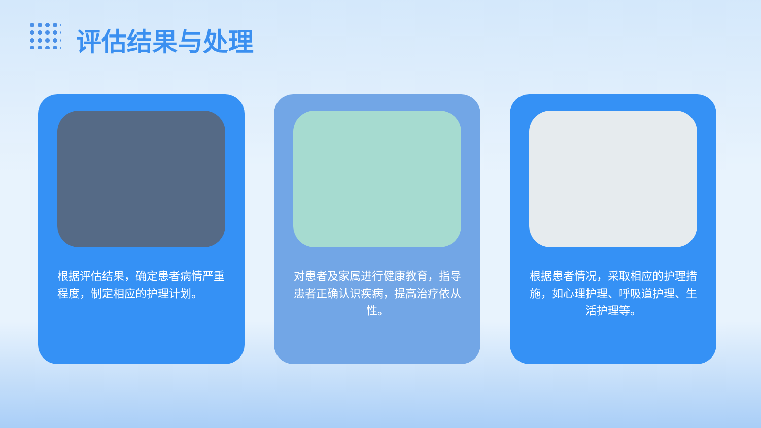评估结果与处理
根据评估结果，确定患者病情严重程度，制定相应的护理计划。
对患者及家属进行健康教育，指导患者正确认识疾病，提高治疗依从性。
根据患者情况，采取相应的护理措施，如心理护理、呼吸道护理、生活护理等。